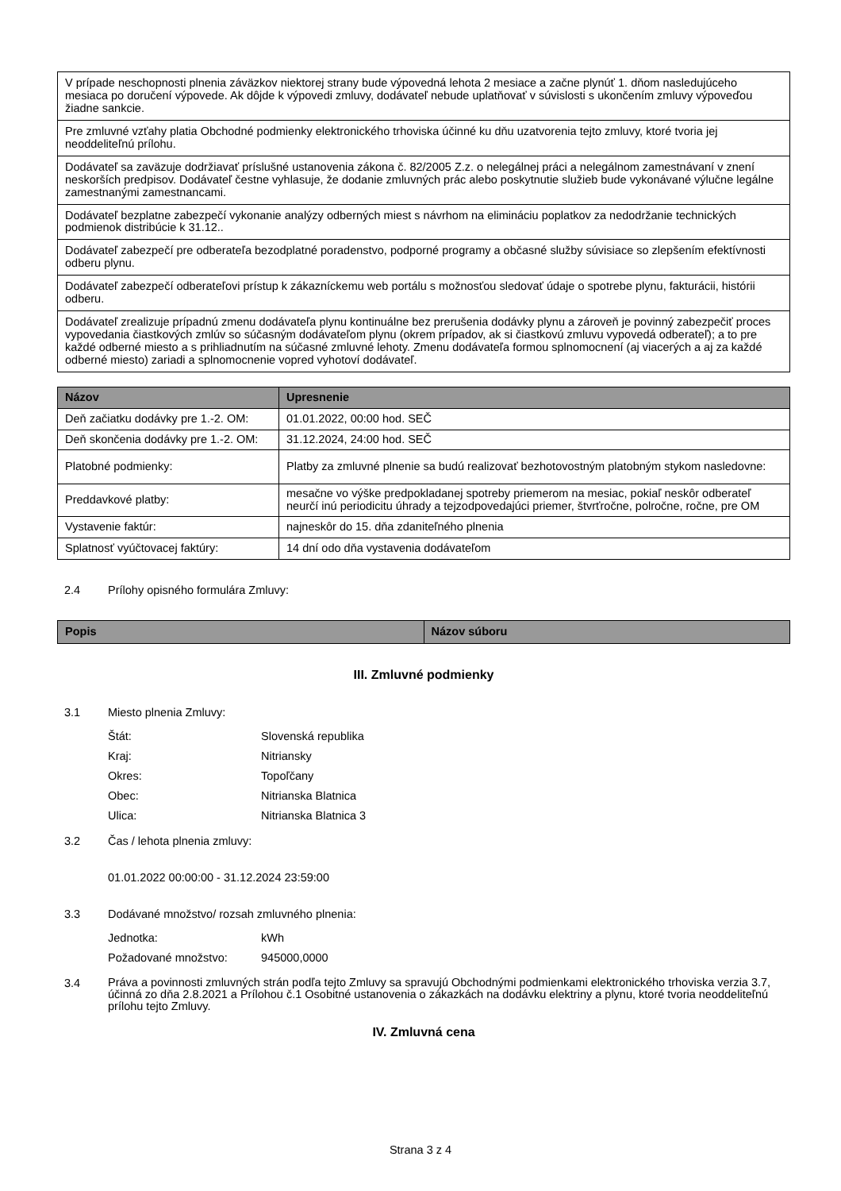| V prípade neschopnosti plnenia záväzkov niektorej strany bude výpovedná lehota 2 mesiace a začne plynúť 1. dňom nasledujúceho mesiaca po doručení výpovede. Ak dôjde k výpovedi zmluvy, dodávateľ nebude uplatňovať v súvislosti s ukončením zmluvy výpoveďou žiadne sankcie. |
| Pre zmluvné vzťahy platia Obchodné podmienky elektronického trhoviska účinné ku dňu uzatvorenia tejto zmluvy, ktoré tvoria jej neoddeliteľnú prílohu. |
| Dodávateľ sa zaväzuje dodržiavať príslušné ustanovenia zákona č. 82/2005 Z.z. o nelegálnej práci a nelegálnom zamestnávaní v znení neskorších predpisov. Dodávateľ čestne vyhlasuje, že dodanie zmluvných prác alebo poskytnutie služieb bude vykonávané výlučne legálne zamestnanými zamestnancami. |
| Dodávateľ bezplatne zabezpečí vykonanie analýzy odberných miest s návrhom na elimináciu poplatkov za nedodržanie technických podmienok distribúcie k 31.12.. |
| Dodávateľ zabezpečí pre odberateľa bezodplatné poradenstvo, podporné programy a občasné služby súvisiace so zlepšením efektívnosti odberu plynu. |
| Dodávateľ zabezpečí odberateľovi prístup k zákazníckemu web portálu s možnosťou sledovať údaje o spotrebe plynu, fakturácii, histórii odberu. |
| Dodávateľ zrealizuje prípadnú zmenu dodávateľa plynu kontinuálne bez prerušenia dodávky plynu a zároveň je povinný zabezpečiť proces vypovedania čiastkových zmlúv so súčasným dodávateľom plynu (okrem prípadov, ak si čiastkovú zmluvu vypovedá odberateľ); a to pre každé odberné miesto a s prihliadnutím na súčasné zmluvné lehoty. Zmenu dodávateľa formou splnomocnení (aj viacerých a aj za každé odberné miesto) zariadi a splnomocnenie vopred vyhotoví dodávateľ. |
| Názov | Upresnenie |
| --- | --- |
| Deň začiatku dodávky pre 1.-2. OM: | 01.01.2022, 00:00 hod. SEČ |
| Deň skončenia dodávky pre 1.-2. OM: | 31.12.2024, 24:00 hod. SEČ |
| Platobné podmienky: | Platby za zmluvné plnenie sa budú realizovať bezhotovostným platobným stykom nasledovne: |
| Preddavkové platby: | mesačne vo výške predpokladanej spotreby priemerom na mesiac, pokiaľ neskôr odberateľ neurčí inú periodicitu úhrady a tejzodpovedajúci priemer, štvrťročne, polročne, ročne, pre OM |
| Vystavenie faktúr: | najneskôr do 15. dňa zdaniteľného plnenia |
| Splatnosť vyúčtovacej faktúry: | 14 dní odo dňa vystavenia dodávateľom |
2.4 Prílohy opisného formulára Zmluvy:
| Popis | Názov súboru |
| --- | --- |
III. Zmluvné podmienky
3.1 Miesto plnenia Zmluvy:
Štát: Slovenská republika
Kraj: Nitriansky
Okres: Topoľčany
Obec: Nitrianska Blatnica
Ulica: Nitrianska Blatnica 3
3.2 Čas / lehota plnenia zmluvy:
01.01.2022 00:00:00 - 31.12.2024 23:59:00
3.3 Dodávané množstvo/ rozsah zmluvného plnenia:
Jednotka: kWh
Požadované množstvo: 945000,0000
3.4 Práva a povinnosti zmluvných strán podľa tejto Zmluvy sa spravujú Obchodnými podmienkami elektronického trhoviska verzia 3.7, účinná zo dňa 2.8.2021 a Prílohou č.1 Osobitné ustanovenia o zákazkách na dodávku elektriny a plynu, ktoré tvoria neoddeliteľnú prílohu tejto Zmluvy.
IV. Zmluvná cena
Strana 3 z 4